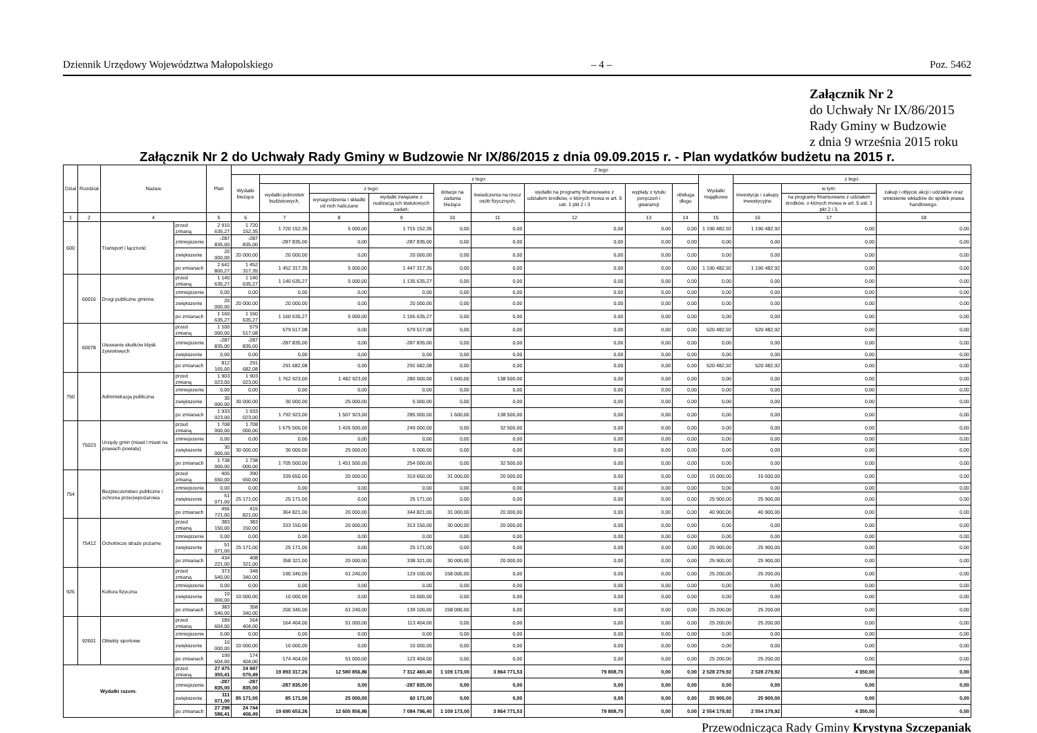Dziennik Urzędowy Województwa Małopolskiego – 4 – Poz. 5462
Załącznik Nr 2
do Uchwały Nr IX/86/2015
Rady Gminy w Budzowie
z dnia 9 września 2015 roku
Załącznik Nr 2 do Uchwały Rady Gminy w Budzowie Nr IX/86/2015 z dnia 09.09.2015 r. - Plan wydatków budżetu na 2015 r.
| Dział | Rozdział | Nazwa | | Plan | Z tego | | | | | | | | | | | | |
| --- | --- | --- | --- | --- | --- | --- | --- | --- | --- | --- | --- | --- | --- | --- | --- | --- | --- |
| | | | | | Wydatki bieżące | z tego: | | | | | | | | Wydatki majątkowe | z tego: | | |
| | | | | | | wydatki jednostek budżetowych, | z tego: | | dotacje na zadania bieżące | świadczenia na rzecz osób fizycznych; | wydatki na programy finansowane z udziałem środków, o których mowa w art. 5 ust. 1 pkt 2 i 3 | wypłaty z tytułu poręczeń i gwarancji | obsługa długu | | inwestycje i zakupy inwestycyjne | w tym: | zakup i objęcie akcji i udziałów oraz wniesienie wkładów do spółek prawa handlowego. |
| | | | | | | | wynagrodzenia i składki od nich naliczane | wydatki związane z realizacją ich statutowych zadań; | | | | | | | | na programy finansowane z udziałem środków, o których mowa w art. 5 ust. 1 pkt 2 i 3, | |
| 1 | 2 | 4 | | 5 | 6 | 7 | 8 | 9 | 10 | 11 | 12 | 13 | 14 | 15 | 16 | 17 | 18 |
| 600 | | Transport i łączność | przed zmianą | 2 910 635,27 | 1 720 152,35 | 1 720 152,35 | 5 000,00 | 1 715 152,35 | 0,00 | 0,00 | 0,00 | 0,00 | 0,00 | 1 190 482,92 | 1 190 482,92 | 0,00 | 0,00 |
| | | | zmniejszenie | -287 835,00 | -287 835,00 | -287 835,00 | 0,00 | -287 835,00 | 0,00 | 0,00 | 0,00 | 0,00 | 0,00 | 0,00 | 0,00 | 0,00 | 0,00 |
| | | | zwiększenie | 20 000,00 | 20 000,00 | 20 000,00 | 0,00 | 20 000,00 | 0,00 | 0,00 | 0,00 | 0,00 | 0,00 | 0,00 | 0,00 | 0,00 | 0,00 |
| | | | po zmianach | 2 642 800,27 | 1 452 317,35 | 1 452 317,35 | 5 000,00 | 1 447 317,35 | 0,00 | 0,00 | 0,00 | 0,00 | 0,00 | 1 190 482,92 | 1 190 482,92 | 0,00 | 0,00 |
| | 60016 | Drogi publiczne gminne | przed zmianą | 1 140 635,27 | 1 140 635,27 | 1 140 635,27 | 5 000,00 | 1 135 635,27 | 0,00 | 0,00 | 0,00 | 0,00 | 0,00 | 0,00 | 0,00 | 0,00 | 0,00 |
| | | | zmniejszenie | 0,00 | 0,00 | 0,00 | 0,00 | 0,00 | 0,00 | 0,00 | 0,00 | 0,00 | 0,00 | 0,00 | 0,00 | 0,00 | 0,00 |
| | | | zwiększenie | 20 000,00 | 20 000,00 | 20 000,00 | 0,00 | 20 000,00 | 0,00 | 0,00 | 0,00 | 0,00 | 0,00 | 0,00 | 0,00 | 0,00 | 0,00 |
| | | | po zmianach | 1 160 635,27 | 1 160 635,27 | 1 160 635,27 | 5 000,00 | 1 155 635,27 | 0,00 | 0,00 | 0,00 | 0,00 | 0,00 | 0,00 | 0,00 | 0,00 | 0,00 |
| | 60078 | Usuwanie skutków klęsk żywiołowych | przed zmianą | 1 100 000,00 | 579 517,08 | 579 517,08 | 0,00 | 579 517,08 | 0,00 | 0,00 | 0,00 | 0,00 | 0,00 | 520 482,92 | 520 482,92 | 0,00 | 0,00 |
| | | | zmniejszenie | -287 835,00 | -287 835,00 | -287 835,00 | 0,00 | -287 835,00 | 0,00 | 0,00 | 0,00 | 0,00 | 0,00 | 0,00 | 0,00 | 0,00 | 0,00 |
| | | | zwiększenie | 0,00 | 0,00 | 0,00 | 0,00 | 0,00 | 0,00 | 0,00 | 0,00 | 0,00 | 0,00 | 0,00 | 0,00 | 0,00 | 0,00 |
| | | | po zmianach | 812 165,00 | 291 682,08 | 291 682,08 | 0,00 | 291 682,08 | 0,00 | 0,00 | 0,00 | 0,00 | 0,00 | 520 482,92 | 520 482,92 | 0,00 | 0,00 |
| 750 | | Administracja publiczna | przed zmianą | 1 903 023,00 | 1 903 023,00 | 1 762 923,00 | 1 482 923,00 | 280 000,00 | 1 600,00 | 138 500,00 | 0,00 | 0,00 | 0,00 | 0,00 | 0,00 | 0,00 | 0,00 |
| | | | zmniejszenie | 0,00 | 0,00 | 0,00 | 0,00 | 0,00 | 0,00 | 0,00 | 0,00 | 0,00 | 0,00 | 0,00 | 0,00 | 0,00 | 0,00 |
| | | | zwiększenie | 30 000,00 | 30 000,00 | 30 000,00 | 25 000,00 | 5 000,00 | 0,00 | 0,00 | 0,00 | 0,00 | 0,00 | 0,00 | 0,00 | 0,00 | 0,00 |
| | | | po zmianach | 1 933 023,00 | 1 933 023,00 | 1 792 923,00 | 1 507 923,00 | 285 000,00 | 1 600,00 | 138 500,00 | 0,00 | 0,00 | 0,00 | 0,00 | 0,00 | 0,00 | 0,00 |
| | 75023 | Urzędy gmin (miast i miast na prawach powiatu) | przed zmianą | 1 708 000,00 | 1 708 000,00 | 1 675 500,00 | 1 426 500,00 | 249 000,00 | 0,00 | 32 500,00 | 0,00 | 0,00 | 0,00 | 0,00 | 0,00 | 0,00 | 0,00 |
| | | | zmniejszenie | 0,00 | 0,00 | 0,00 | 0,00 | 0,00 | 0,00 | 0,00 | 0,00 | 0,00 | 0,00 | 0,00 | 0,00 | 0,00 | 0,00 |
| | | | zwiększenie | 30 000,00 | 30 000,00 | 30 000,00 | 25 000,00 | 5 000,00 | 0,00 | 0,00 | 0,00 | 0,00 | 0,00 | 0,00 | 0,00 | 0,00 | 0,00 |
| | | | po zmianach | 1 738 000,00 | 1 738 000,00 | 1 705 500,00 | 1 451 500,00 | 254 000,00 | 0,00 | 32 500,00 | 0,00 | 0,00 | 0,00 | 0,00 | 0,00 | 0,00 | 0,00 |
| 754 | | Bezpieczeństwo publiczne i ochrona przeciwpożarowa | przed zmianą | 405 650,00 | 390 650,00 | 339 650,00 | 20 000,00 | 319 650,00 | 31 000,00 | 20 000,00 | 0,00 | 0,00 | 0,00 | 15 000,00 | 15 000,00 | 0,00 | 0,00 |
| | | | zmniejszenie | 0,00 | 0,00 | 0,00 | 0,00 | 0,00 | 0,00 | 0,00 | 0,00 | 0,00 | 0,00 | 0,00 | 0,00 | 0,00 | 0,00 |
| | | | zwiększenie | 51 071,00 | 25 171,00 | 25 171,00 | 0,00 | 25 171,00 | 0,00 | 0,00 | 0,00 | 0,00 | 0,00 | 25 900,00 | 25 900,00 | 0,00 | 0,00 |
| | | | po zmianach | 456 721,00 | 415 821,00 | 364 821,00 | 20 000,00 | 344 821,00 | 31 000,00 | 20 000,00 | 0,00 | 0,00 | 0,00 | 40 900,00 | 40 900,00 | 0,00 | 0,00 |
| | 75412 | Ochotnicze straże pożarne | przed zmianą | 383 150,00 | 383 150,00 | 333 150,00 | 20 000,00 | 313 150,00 | 30 000,00 | 20 000,00 | 0,00 | 0,00 | 0,00 | 0,00 | 0,00 | 0,00 | 0,00 |
| | | | zmniejszenie | 0,00 | 0,00 | 0,00 | 0,00 | 0,00 | 0,00 | 0,00 | 0,00 | 0,00 | 0,00 | 0,00 | 0,00 | 0,00 | 0,00 |
| | | | zwiększenie | 51 071,00 | 25 171,00 | 25 171,00 | 0,00 | 25 171,00 | 0,00 | 0,00 | 0,00 | 0,00 | 0,00 | 25 900,00 | 25 900,00 | 0,00 | 0,00 |
| | | | po zmianach | 434 221,00 | 408 321,00 | 358 321,00 | 20 000,00 | 338 321,00 | 30 000,00 | 20 000,00 | 0,00 | 0,00 | 0,00 | 25 900,00 | 25 900,00 | 0,00 | 0,00 |
| 926 | | Kultura fizyczna | przed zmianą | 373 540,00 | 348 340,00 | 190 340,00 | 61 240,00 | 129 100,00 | 158 000,00 | 0,00 | 0,00 | 0,00 | 0,00 | 25 200,00 | 25 200,00 | 0,00 | 0,00 |
| | | | zmniejszenie | 0,00 | 0,00 | 0,00 | 0,00 | 0,00 | 0,00 | 0,00 | 0,00 | 0,00 | 0,00 | 0,00 | 0,00 | 0,00 | 0,00 |
| | | | zwiększenie | 10 000,00 | 10 000,00 | 10 000,00 | 0,00 | 10 000,00 | 0,00 | 0,00 | 0,00 | 0,00 | 0,00 | 0,00 | 0,00 | 0,00 | 0,00 |
| | | | po zmianach | 383 540,00 | 358 340,00 | 200 340,00 | 61 240,00 | 139 100,00 | 158 000,00 | 0,00 | 0,00 | 0,00 | 0,00 | 25 200,00 | 25 200,00 | 0,00 | 0,00 |
| | 92601 | Obiekty sportowe | przed zmianą | 189 604,00 | 164 404,00 | 164 404,00 | 51 000,00 | 113 404,00 | 0,00 | 0,00 | 0,00 | 0,00 | 0,00 | 25 200,00 | 25 200,00 | 0,00 | 0,00 |
| | | | zmniejszenie | 0,00 | 0,00 | 0,00 | 0,00 | 0,00 | 0,00 | 0,00 | 0,00 | 0,00 | 0,00 | 0,00 | 0,00 | 0,00 | 0,00 |
| | | | zwiększenie | 10 000,00 | 10 000,00 | 10 000,00 | 0,00 | 10 000,00 | 0,00 | 0,00 | 0,00 | 0,00 | 0,00 | 0,00 | 0,00 | 0,00 | 0,00 |
| | | | po zmianach | 199 604,00 | 174 404,00 | 174 404,00 | 51 000,00 | 123 404,00 | 0,00 | 0,00 | 0,00 | 0,00 | 0,00 | 25 200,00 | 25 200,00 | 0,00 | 0,00 |
| Wydatki razem: | | | przed zmianą | 27 475 350,41 | 24 947 070,49 | 19 893 317,26 | 12 580 856,86 | 7 312 460,40 | 1 109 173,00 | 3 864 771,53 | 79 808,70 | 0,00 | 0,00 | 2 528 279,92 | 2 528 279,92 | 4 350,00 | 0,00 |
| | | | zmniejszenie | -287 835,00 | -287 835,00 | -287 835,00 | 0,00 | -287 835,00 | 0,00 | 0,00 | 0,00 | 0,00 | 0,00 | 0,00 | 0,00 | 0,00 | 0,00 |
| | | | zwiększenie | 111 071,00 | 85 171,00 | 85 171,00 | 25 000,00 | 60 171,00 | 0,00 | 0,00 | 0,00 | 0,00 | 0,00 | 25 900,00 | 25 900,00 | 0,00 | 0,00 |
| | | | po zmianach | 27 298 586,41 | 24 744 406,49 | 19 690 653,26 | 12 605 856,86 | 7 084 796,40 | 1 109 173,00 | 3 864 771,53 | 79 808,70 | 0,00 | 0,00 | 2 554 179,92 | 2 554 179,92 | 4 350,00 | 0,00 |
Przewodnicząca Rady Gminy Krystyna Szczepaniak